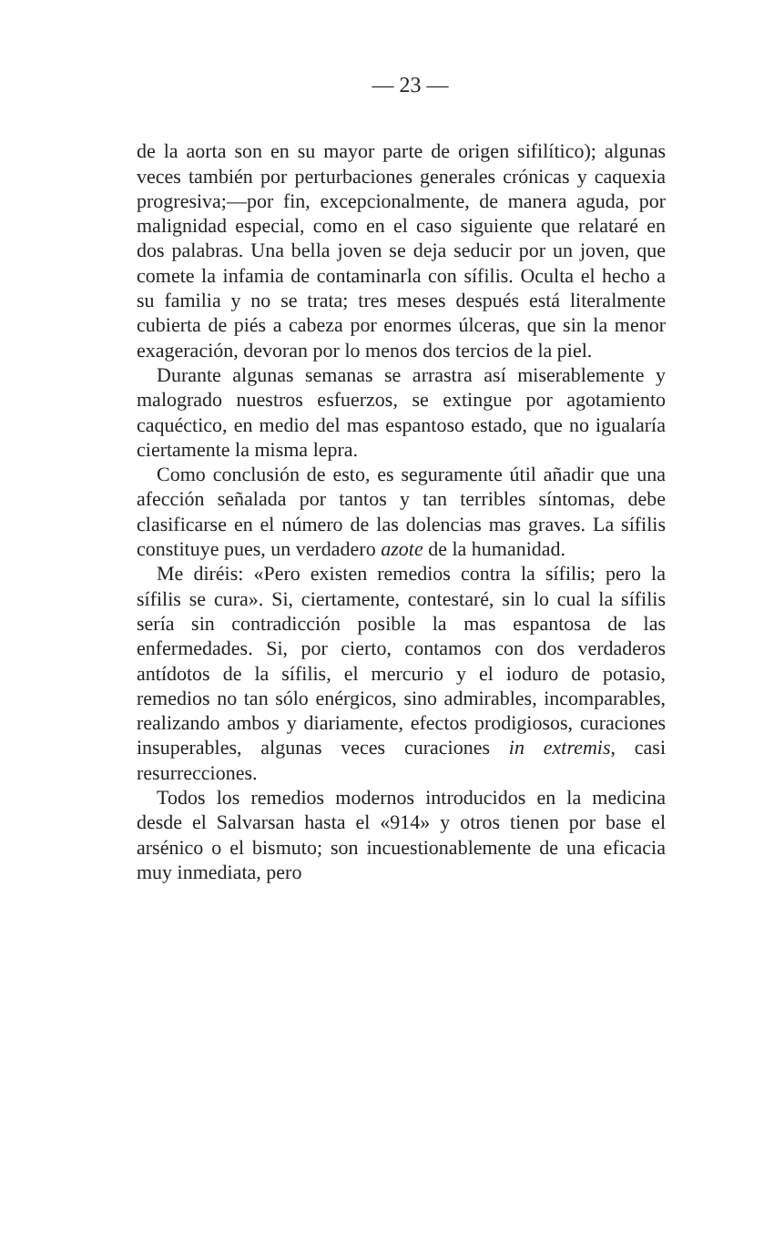— 23 —
de la aorta son en su mayor parte de origen sifilítico); algunas veces también por perturbaciones generales crónicas y caquexia progresiva;—por fin, excepcionalmente, de manera aguda, por malignidad especial, como en el caso siguiente que relataré en dos palabras. Una bella joven se deja seducir por un joven, que comete la infamia de contaminarla con sífilis. Oculta el hecho a su familia y no se trata; tres meses después está literalmente cubierta de piés a cabeza por enormes úlceras, que sin la menor exageración, devoran por lo menos dos tercios de la piel.
Durante algunas semanas se arrastra así miserablemente y malogrado nuestros esfuerzos, se extingue por agotamiento caquéctico, en medio del mas espantoso estado, que no igualaría ciertamente la misma lepra.
Como conclusión de esto, es seguramente útil añadir que una afección señalada por tantos y tan terribles síntomas, debe clasificarse en el número de las dolencias mas graves. La sífilis constituye pues, un verdadero azote de la humanidad.
Me diréis: «Pero existen remedios contra la sífilis; pero la sífilis se cura». Si, ciertamente, contestaré, sin lo cual la sífilis sería sin contradicción posible la mas espantosa de las enfermedades. Si, por cierto, contamos con dos verdaderos antídotos de la sífilis, el mercurio y el ioduro de potasio, remedios no tan sólo enérgicos, sino admirables, incomparables, realizando ambos y diariamente, efectos prodigiosos, curaciones insuperables, algunas veces curaciones in extremis, casi resurrecciones.
Todos los remedios modernos introducidos en la medicina desde el Salvarsan hasta el «914» y otros tienen por base el arsénico o el bismuto; son incuestionablemente de una eficacia muy inmediata, pero